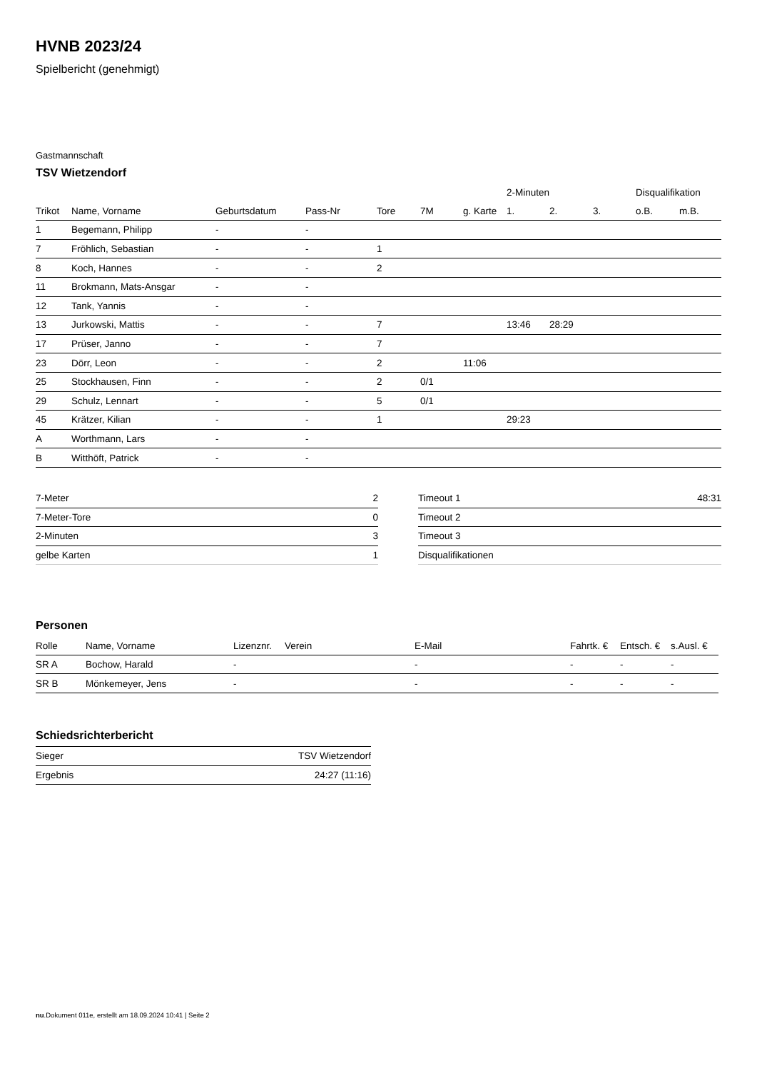HVNB 2023/24
Spielbericht (genehmigt)
Gastmannschaft
TSV Wietzendorf
| | | | | | | | 2-Minuten | | | Disqualifikation | |
| --- | --- | --- | --- | --- | --- | --- | --- | --- | --- | --- | --- |
| Trikot | Name, Vorname | Geburtsdatum | Pass-Nr | Tore | 7M | g. Karte | 1. | 2. | 3. | o.B. | m.B. |
| 1 | Begemann, Philipp | - | - | | | | | | | | |
| 7 | Fröhlich, Sebastian | - | - | 1 | | | | | | | |
| 8 | Koch, Hannes | - | - | 2 | | | | | | | |
| 11 | Brokmann, Mats-Ansgar | - | - | | | | | | | | |
| 12 | Tank, Yannis | - | - | | | | | | | | |
| 13 | Jurkowski, Mattis | - | - | 7 | | | 13:46 | 28:29 | | | |
| 17 | Prüser, Janno | - | - | 7 | | | | | | | |
| 23 | Dörr, Leon | - | - | 2 | | 11:06 | | | | | |
| 25 | Stockhausen, Finn | - | - | 2 | 0/1 | | | | | | |
| 29 | Schulz, Lennart | - | - | 5 | 0/1 | | | | | | |
| 45 | Krätzer, Kilian | - | - | 1 | | | 29:23 | | | | |
| A | Worthmann, Lars | - | - | | | | | | | | |
| B | Witthöft, Patrick | - | - | | | | | | | | |
| 7-Meter | 2 |
| 7-Meter-Tore | 0 |
| 2-Minuten | 3 |
| gelbe Karten | 1 |
| Timeout 1 | 48:31 |
| Timeout 2 | |
| Timeout 3 | |
| Disqualifikationen | |
Personen
| Rolle | Name, Vorname | Lizenznr. | Verein | E-Mail | Fahrtk. € | Entsch. € | s.Ausl. € |
| --- | --- | --- | --- | --- | --- | --- | --- |
| SR A | Bochow, Harald | - | | - | - | - | - |
| SR B | Mönkemeyer, Jens | - | | - | - | - | - |
Schiedsrichterbericht
| Sieger | TSV Wietzendorf |
| Ergebnis | 24:27 (11:16) |
nu.Dokument 011e, erstellt am 18.09.2024 10:41 | Seite 2